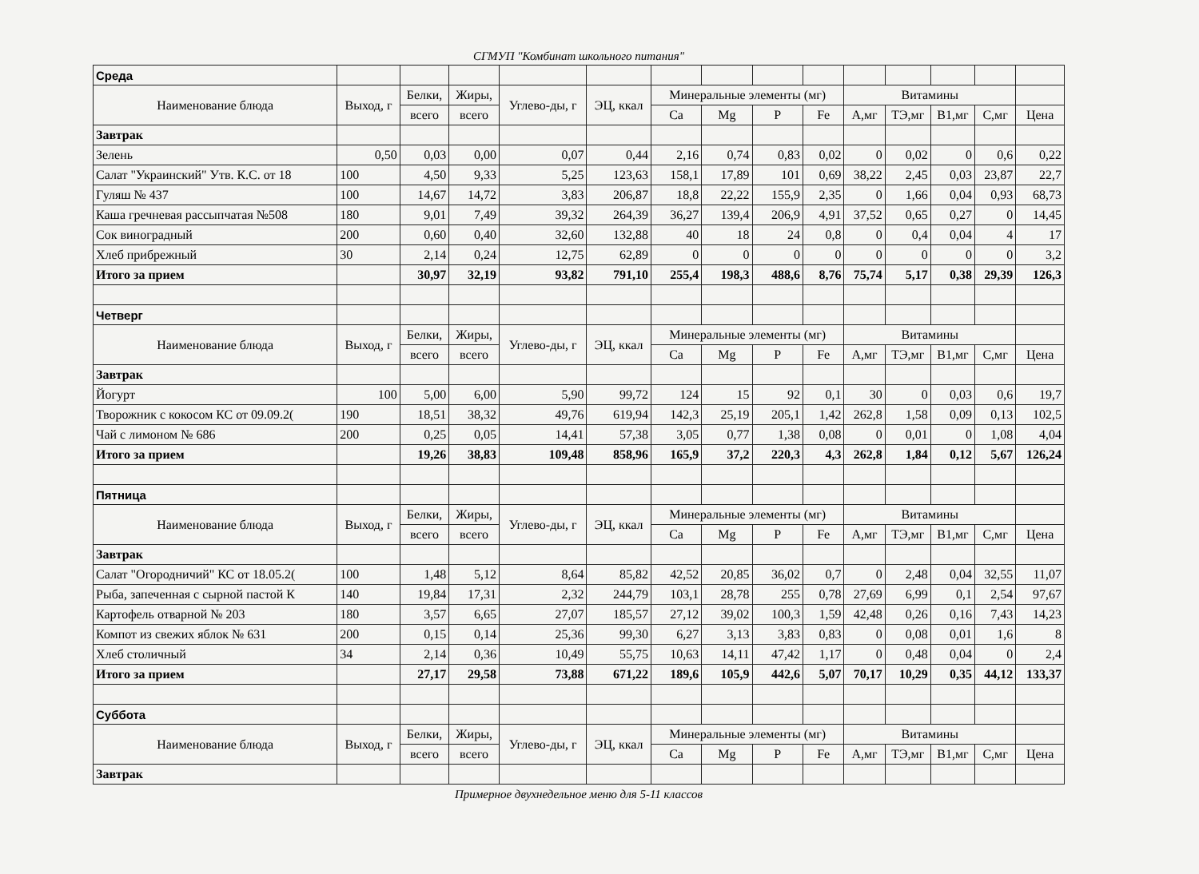СГМУП "Комбинат школьного питания"
| Среда | | | | | | | | | | | | | | |
| Наименование блюда | Выход, г | Белки, | Жиры, | Углево-ды, г | ЭЦ, ккал | Минеральные элементы (мг) | | | | Витамины | | | | |
| | | всего | всего | | | Ca | Mg | P | Fe | А,мг | ТЭ,мг | В1,мг | С,мг | Цена |
| Завтрак | | | | | | | | | | | | | | |
| Зелень | 0,50 | 0,03 | 0,00 | 0,07 | 0,44 | 2,16 | 0,74 | 0,83 | 0,02 | 0 | 0,02 | 0 | 0,6 | 0,22 |
| Салат "Украинский" Утв. К.С. от 18 | 100 | 4,50 | 9,33 | 5,25 | 123,63 | 158,1 | 17,89 | 101 | 0,69 | 38,22 | 2,45 | 0,03 | 23,87 | 22,7 |
| Гуляш № 437 | 100 | 14,67 | 14,72 | 3,83 | 206,87 | 18,8 | 22,22 | 155,9 | 2,35 | 0 | 1,66 | 0,04 | 0,93 | 68,73 |
| Каша гречневая рассыпчатая №508 | 180 | 9,01 | 7,49 | 39,32 | 264,39 | 36,27 | 139,4 | 206,9 | 4,91 | 37,52 | 0,65 | 0,27 | 0 | 14,45 |
| Сок виноградный | 200 | 0,60 | 0,40 | 32,60 | 132,88 | 40 | 18 | 24 | 0,8 | 0 | 0,4 | 0,04 | 4 | 17 |
| Хлеб прибрежный | 30 | 2,14 | 0,24 | 12,75 | 62,89 | 0 | 0 | 0 | 0 | 0 | 0 | 0 | 0 | 3,2 |
| Итого за прием | | 30,97 | 32,19 | 93,82 | 791,10 | 255,4 | 198,3 | 488,6 | 8,76 | 75,74 | 5,17 | 0,38 | 29,39 | 126,3 |
| Четверг | | | | | | | | | | | | | | |
| Наименование блюда | Выход, г | Белки, | Жиры, | Углево-ды, г | ЭЦ, ккал | Минеральные элементы (мг) | | | | Витамины | | | | |
| | | всего | всего | | | Ca | Mg | P | Fe | А,мг | ТЭ,мг | В1,мг | С,мг | Цена |
| Завтрак | | | | | | | | | | | | | | |
| Йогурт | 100 | 5,00 | 6,00 | 5,90 | 99,72 | 124 | 15 | 92 | 0,1 | 30 | 0 | 0,03 | 0,6 | 19,7 |
| Творожник с кокосом КС от 09.09.2( | 190 | 18,51 | 38,32 | 49,76 | 619,94 | 142,3 | 25,19 | 205,1 | 1,42 | 262,8 | 1,58 | 0,09 | 0,13 | 102,5 |
| Чай с лимоном № 686 | 200 | 0,25 | 0,05 | 14,41 | 57,38 | 3,05 | 0,77 | 1,38 | 0,08 | 0 | 0,01 | 0 | 1,08 | 4,04 |
| Итого за прием | | 19,26 | 38,83 | 109,48 | 858,96 | 165,9 | 37,2 | 220,3 | 4,3 | 262,8 | 1,84 | 0,12 | 5,67 | 126,24 |
| Пятница | | | | | | | | | | | | | | |
| Наименование блюда | Выход, г | Белки, | Жиры, | Углево-ды, г | ЭЦ, ккал | Минеральные элементы (мг) | | | | Витамины | | | | |
| | | всего | всего | | | Ca | Mg | P | Fe | А,мг | ТЭ,мг | В1,мг | С,мг | Цена |
| Завтрак | | | | | | | | | | | | | | |
| Салат "Огородничий" КС от 18.05.2( | 100 | 1,48 | 5,12 | 8,64 | 85,82 | 42,52 | 20,85 | 36,02 | 0,7 | 0 | 2,48 | 0,04 | 32,55 | 11,07 |
| Рыба, запеченная с сырной пастой К | 140 | 19,84 | 17,31 | 2,32 | 244,79 | 103,1 | 28,78 | 255 | 0,78 | 27,69 | 6,99 | 0,1 | 2,54 | 97,67 |
| Картофель отварной № 203 | 180 | 3,57 | 6,65 | 27,07 | 185,57 | 27,12 | 39,02 | 100,3 | 1,59 | 42,48 | 0,26 | 0,16 | 7,43 | 14,23 |
| Компот из свежих яблок № 631 | 200 | 0,15 | 0,14 | 25,36 | 99,30 | 6,27 | 3,13 | 3,83 | 0,83 | 0 | 0,08 | 0,01 | 1,6 | 8 |
| Хлеб столичный | 34 | 2,14 | 0,36 | 10,49 | 55,75 | 10,63 | 14,11 | 47,42 | 1,17 | 0 | 0,48 | 0,04 | 0 | 2,4 |
| Итого за прием | | 27,17 | 29,58 | 73,88 | 671,22 | 189,6 | 105,9 | 442,6 | 5,07 | 70,17 | 10,29 | 0,35 | 44,12 | 133,37 |
| Суббота | | | | | | | | | | | | | | |
| Наименование блюда | Выход, г | Белки, | Жиры, | Углево-ды, г | ЭЦ, ккал | Минеральные элементы (мг) | | | | Витамины | | | | |
| | | всего | всего | | | Ca | Mg | P | Fe | А,мг | ТЭ,мг | В1,мг | С,мг | Цена |
| Завтрак | | | | | | | | | | | | | | |
Примерное двухнедельное меню для 5-11 классов